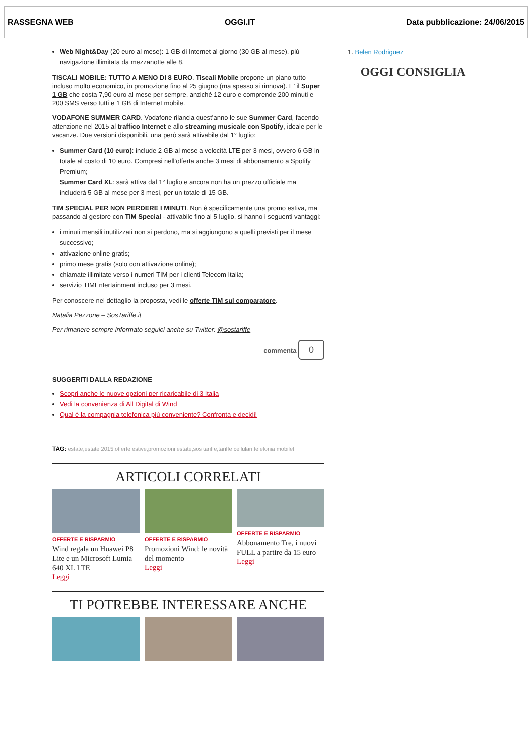RASSEGNA WEB OGGI.IT Data pubblicazione: 24/06/2015
Web Night&Day (20 euro al mese): 1 GB di Internet al giorno (30 GB al mese), più navigazione illimitata da mezzanotte alle 8.
TISCALI MOBILE: TUTTO A MENO DI 8 EURO. Tiscali Mobile propone un piano tutto incluso molto economico, in promozione fino al 25 giugno (ma spesso si rinnova). E’ il Super 1 GB che costa 7,90 euro al mese per sempre, anziché 12 euro e comprende 200 minuti e 200 SMS verso tutti e 1 GB di Internet mobile.
VODAFONE SUMMER CARD. Vodafone rilancia quest’anno le sue Summer Card, facendo attenzione nel 2015 al traffico Internet e allo streaming musicale con Spotify, ideale per le vacanze. Due versioni disponibili, una però sarà attivabile dal 1° luglio:
Summer Card (10 euro): include 2 GB al mese a velocità LTE per 3 mesi, ovvero 6 GB in totale al costo di 10 euro. Compresi nell’offerta anche 3 mesi di abbonamento a Spotify Premium;
Summer Card XL: sarà attiva dal 1° luglio e ancora non ha un prezzo ufficiale ma includerà 5 GB al mese per 3 mesi, per un totale di 15 GB.
TIM SPECIAL PER NON PERDERE I MINUTI. Non è specificamente una promo estiva, ma passando al gestore con TIM Special - attivabile fino al 5 luglio, si hanno i seguenti vantaggi:
i minuti mensili inutilizzati non si perdono, ma si aggiungono a quelli previsti per il mese successivo;
attivazione online gratis;
primo mese gratis (solo con attivazione online);
chiamate illimitate verso i numeri TIM per i clienti Telecom Italia;
servizio TIMEntertainment incluso per 3 mesi.
Per conoscere nel dettaglio la proposta, vedi le offerte TIM sul comparatore.
Natalia Pezzone – SosTariffe.it
Per rimanere sempre informato seguici anche su Twitter: @sostariffe
commenta 0
SUGGERITI DALLA REDAZIONE
Scopri anche le nuove opzioni per ricaricabile di 3 Italia
Vedi la convenienza di All Digital di Wind
Qual è la compagnia telefonica più conveniente? Confronta e decidi!
TAG: estate,estate 2015,offerte estive,promozioni estate,sos tariffe,tariffe cellulari,telefonia mobilet
ARTICOLI CORRELATI
OFFERTE E RISPARMIO
Wind regala un Huawei P8 Lite e un Microsoft Lumia 640 XL LTE
Leggi
OFFERTE E RISPARMIO
Promozioni Wind: le novità del momento
Leggi
OFFERTE E RISPARMIO
Abbonamento Tre, i nuovi FULL a partire da 15 euro
Leggi
TI POTREBBE INTERESSARE ANCHE
1. Belen Rodriguez
OGGI CONSIGLIA